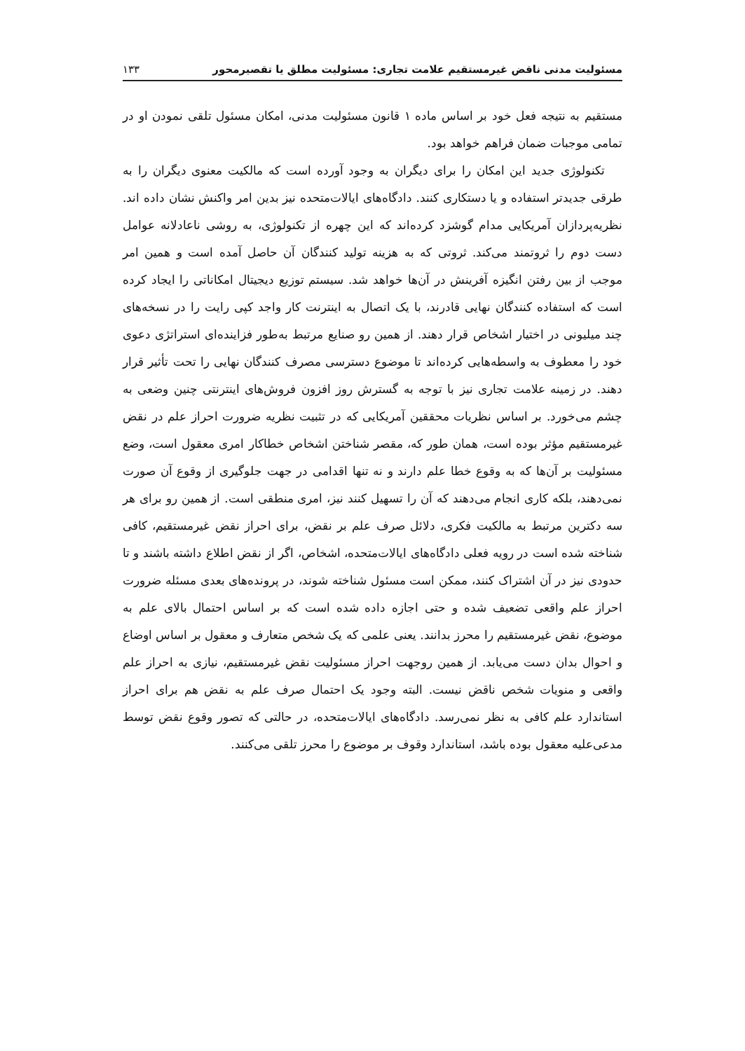مسئولیت مدنی ناقض غیرمستقیم علامت تجاری: مسئولیت مطلق یا تقصیرمحور ۱۳۳
مستقیم به نتیجه فعل خود بر اساس ماده ۱ قانون مسئولیت مدنی، امکان مسئول تلقی نمودن او در تمامی موجبات ضمان فراهم خواهد بود.
تکنولوژی جدید این امکان را برای دیگران به وجود آورده است که مالکیت معنوی دیگران را به طرقی جدیدتر استفاده و یا دستکاری کنند. دادگاه‌های ایالات‌متحده نیز بدین امر واکنش نشان داده اند. نظریه‌پردازان آمریکایی مدام گوشزد کرده‌اند که این چهره از تکنولوژی، به روشی ناعادلانه عوامل دست دوم را ثروتمند می‌کند. ثروتی که به هزینه تولید کنندگان آن حاصل آمده است و همین امر موجب از بین رفتن انگیزه آفرینش در آن‌ها خواهد شد. سیستم توزیع دیجیتال امکاناتی را ایجاد کرده است که استفاده کنندگان نهایی قادرند، با یک اتصال به اینترنت کار واجد کپی رایت را در نسخه‌های چند میلیونی در اختیار اشخاص قرار دهند. از همین رو صنایع مرتبط به‌طور فزاینده‌ای استراتژی دعوی خود را معطوف به واسطه‌هایی کرده‌اند تا موضوع دسترسی مصرف کنندگان نهایی را تحت تأثیر قرار دهند. در زمینه علامت تجاری نیز با توجه به گسترش روز افزون فروش‌های اینترنتی چنین وضعی به چشم می‌خورد. بر اساس نظریات محققین آمریکایی که در تثبیت نظریه ضرورت احراز علم در نقض غیرمستقیم مؤثر بوده است، همان طور که، مقصر شناختن اشخاص خطاکار امری معقول است، وضع مسئولیت بر آن‌ها که به وقوع خطا علم دارند و نه تنها اقدامی در جهت جلوگیری از وقوع آن صورت نمی‌دهند، بلکه کاری انجام می‌دهند که آن را تسهیل کنند نیز، امری منطقی است. از همین رو برای هر سه دکترین مرتبط به مالکیت فکری، دلائل صرف علم بر نقض، برای احراز نقض غیرمستقیم، کافی شناخته شده است در رویه فعلی دادگاه‌های ایالات‌متحده، اشخاص، اگر از نقض اطلاع داشته باشند و تا حدودی نیز در آن اشتراک کنند، ممکن است مسئول شناخته شوند، در پرونده‌های بعدی مسئله ضرورت احراز علم واقعی تضعیف شده و حتی اجازه داده شده است که بر اساس احتمال بالای علم به موضوع، نقض غیرمستقیم را محرز بدانند. یعنی علمی که یک شخص متعارف و معقول بر اساس اوضاع و احوال بدان دست می‌یابد. از همین روجهت احراز مسئولیت نقض غیرمستقیم، نیازی به احراز علم واقعی و منویات شخص ناقض نیست. البته وجود یک احتمال صرف علم به نقض هم برای احراز استاندارد علم کافی به نظر نمی‌رسد. دادگاه‌های ایالات‌متحده، در حالتی که تصور وقوع نقض توسط مدعی‌علیه معقول بوده باشد، استاندارد وقوف بر موضوع را محرز تلقی می‌کنند.